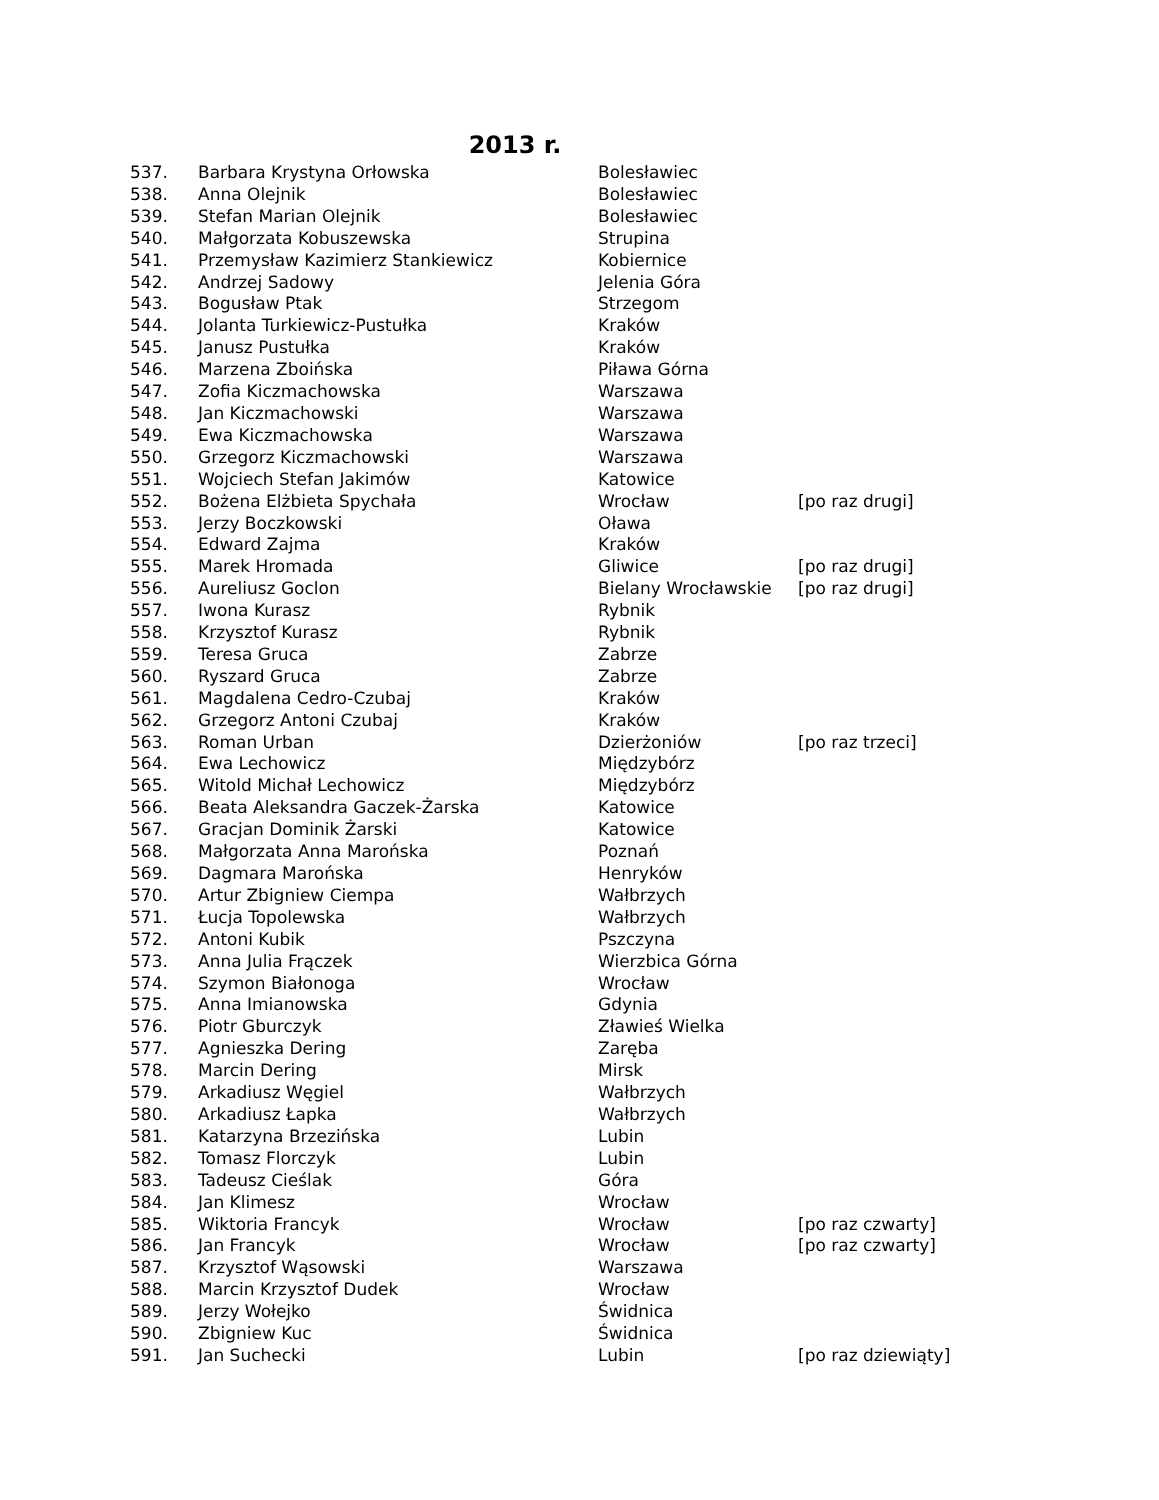2013 r.
| 537. | Barbara Krystyna Orłowska | Bolesławiec | |
| 538. | Anna Olejnik | Bolesławiec | |
| 539. | Stefan Marian Olejnik | Bolesławiec | |
| 540. | Małgorzata Kobuszewska | Strupina | |
| 541. | Przemysław Kazimierz Stankiewicz | Kobiernice | |
| 542. | Andrzej Sadowy | Jelenia Góra | |
| 543. | Bogusław Ptak | Strzegom | |
| 544. | Jolanta Turkiewicz-Pustułka | Kraków | |
| 545. | Janusz Pustułka | Kraków | |
| 546. | Marzena Zboińska | Piława Górna | |
| 547. | Zofia Kiczmachowska | Warszawa | |
| 548. | Jan Kiczmachowski | Warszawa | |
| 549. | Ewa Kiczmachowska | Warszawa | |
| 550. | Grzegorz Kiczmachowski | Warszawa | |
| 551. | Wojciech Stefan Jakimów | Katowice | |
| 552. | Bożena Elżbieta Spychała | Wrocław | [po raz drugi] |
| 553. | Jerzy Boczkowski | Oława | |
| 554. | Edward Zajma | Kraków | |
| 555. | Marek Hromada | Gliwice | [po raz drugi] |
| 556. | Aureliusz Goclon | Bielany Wrocławskie | [po raz drugi] |
| 557. | Iwona Kurasz | Rybnik | |
| 558. | Krzysztof Kurasz | Rybnik | |
| 559. | Teresa Gruca | Zabrze | |
| 560. | Ryszard Gruca | Zabrze | |
| 561. | Magdalena Cedro-Czubaj | Kraków | |
| 562. | Grzegorz Antoni Czubaj | Kraków | |
| 563. | Roman Urban | Dzierżoniów | [po raz trzeci] |
| 564. | Ewa Lechowicz | Międzybórz | |
| 565. | Witold Michał Lechowicz | Międzybórz | |
| 566. | Beata Aleksandra Gaczek-Żarska | Katowice | |
| 567. | Gracjan Dominik Żarski | Katowice | |
| 568. | Małgorzata Anna Marońska | Poznań | |
| 569. | Dagmara Marońska | Henryków | |
| 570. | Artur Zbigniew Ciempa | Wałbrzych | |
| 571. | Łucja Topolewska | Wałbrzych | |
| 572. | Antoni Kubik | Pszczyna | |
| 573. | Anna Julia Frączek | Wierzbica Górna | |
| 574. | Szymon Białonoga | Wrocław | |
| 575. | Anna Imianowska | Gdynia | |
| 576. | Piotr Gburczyk | Zławieś Wielka | |
| 577. | Agnieszka Dering | Zaręba | |
| 578. | Marcin Dering | Mirsk | |
| 579. | Arkadiusz Węgiel | Wałbrzych | |
| 580. | Arkadiusz Łapka | Wałbrzych | |
| 581. | Katarzyna Brzezińska | Lubin | |
| 582. | Tomasz Florczyk | Lubin | |
| 583. | Tadeusz Cieślak | Góra | |
| 584. | Jan Klimesz | Wrocław | |
| 585. | Wiktoria Francyk | Wrocław | [po raz czwarty] |
| 586. | Jan Francyk | Wrocław | [po raz czwarty] |
| 587. | Krzysztof Wąsowski | Warszawa | |
| 588. | Marcin Krzysztof Dudek | Wrocław | |
| 589. | Jerzy Wołejko | Świdnica | |
| 590. | Zbigniew Kuc | Świdnica | |
| 591. | Jan Suchecki | Lubin | [po raz dziewiąty] |